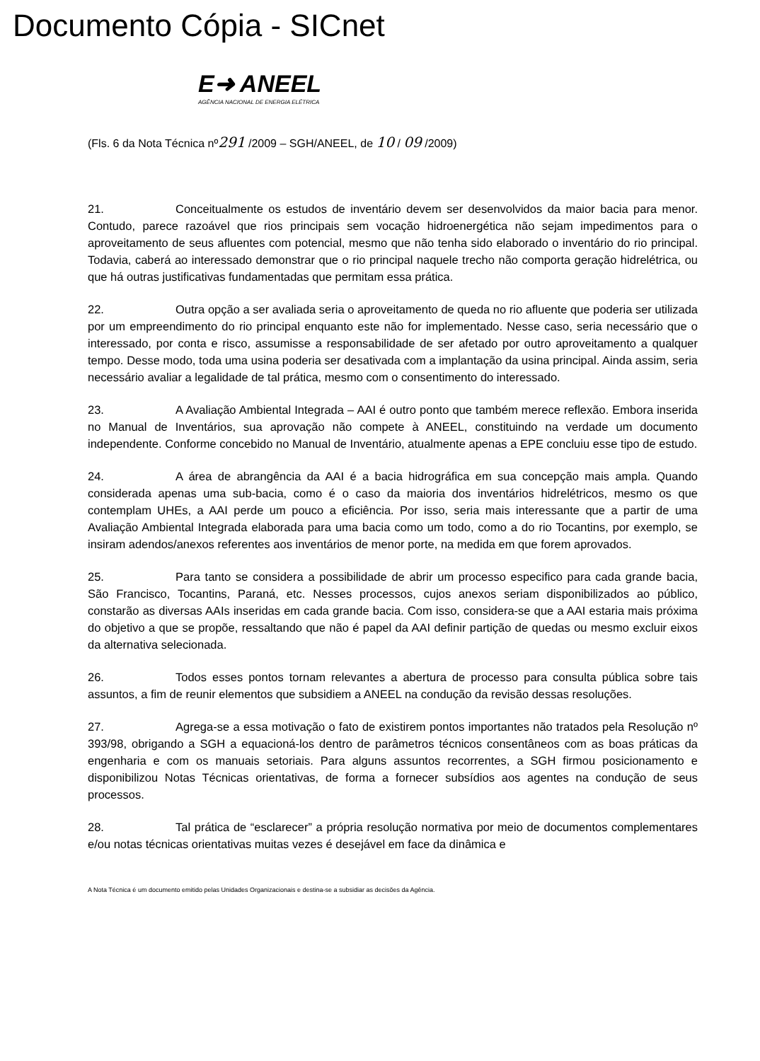Documento Cópia - SICnet
E➜ ANEEL
AGÊNCIA NACIONAL DE ENERGIA ELÉTRICA
(Fls. 6 da Nota Técnica nº291 /2009 – SGH/ANEEL, de 10 / 09 /2009)
21. Conceitualmente os estudos de inventário devem ser desenvolvidos da maior bacia para menor. Contudo, parece razoável que rios principais sem vocação hidroenergética não sejam impedimentos para o aproveitamento de seus afluentes com potencial, mesmo que não tenha sido elaborado o inventário do rio principal. Todavia, caberá ao interessado demonstrar que o rio principal naquele trecho não comporta geração hidrelétrica, ou que há outras justificativas fundamentadas que permitam essa prática.
22. Outra opção a ser avaliada seria o aproveitamento de queda no rio afluente que poderia ser utilizada por um empreendimento do rio principal enquanto este não for implementado. Nesse caso, seria necessário que o interessado, por conta e risco, assumisse a responsabilidade de ser afetado por outro aproveitamento a qualquer tempo. Desse modo, toda uma usina poderia ser desativada com a implantação da usina principal. Ainda assim, seria necessário avaliar a legalidade de tal prática, mesmo com o consentimento do interessado.
23. A Avaliação Ambiental Integrada – AAI é outro ponto que também merece reflexão. Embora inserida no Manual de Inventários, sua aprovação não compete à ANEEL, constituindo na verdade um documento independente. Conforme concebido no Manual de Inventário, atualmente apenas a EPE concluiu esse tipo de estudo.
24. A área de abrangência da AAI é a bacia hidrográfica em sua concepção mais ampla. Quando considerada apenas uma sub-bacia, como é o caso da maioria dos inventários hidrelétricos, mesmo os que contemplam UHEs, a AAI perde um pouco a eficiência. Por isso, seria mais interessante que a partir de uma Avaliação Ambiental Integrada elaborada para uma bacia como um todo, como a do rio Tocantins, por exemplo, se insiram adendos/anexos referentes aos inventários de menor porte, na medida em que forem aprovados.
25. Para tanto se considera a possibilidade de abrir um processo especifico para cada grande bacia, São Francisco, Tocantins, Paraná, etc. Nesses processos, cujos anexos seriam disponibilizados ao público, constarão as diversas AAIs inseridas em cada grande bacia. Com isso, considera-se que a AAI estaria mais próxima do objetivo a que se propõe, ressaltando que não é papel da AAI definir partição de quedas ou mesmo excluir eixos da alternativa selecionada.
26. Todos esses pontos tornam relevantes a abertura de processo para consulta pública sobre tais assuntos, a fim de reunir elementos que subsidiem a ANEEL na condução da revisão dessas resoluções.
27. Agrega-se a essa motivação o fato de existirem pontos importantes não tratados pela Resolução nº 393/98, obrigando a SGH a equacioná-los dentro de parâmetros técnicos consentâneos com as boas práticas da engenharia e com os manuais setoriais. Para alguns assuntos recorrentes, a SGH firmou posicionamento e disponibilizou Notas Técnicas orientativas, de forma a fornecer subsídios aos agentes na condução de seus processos.
28. Tal prática de “esclarecer” a própria resolução normativa por meio de documentos complementares e/ou notas técnicas orientativas muitas vezes é desejável em face da dinâmica e
A Nota Técnica é um documento emitido pelas Unidades Organizacionais e destina-se a subsidiar as decisões da Agência.